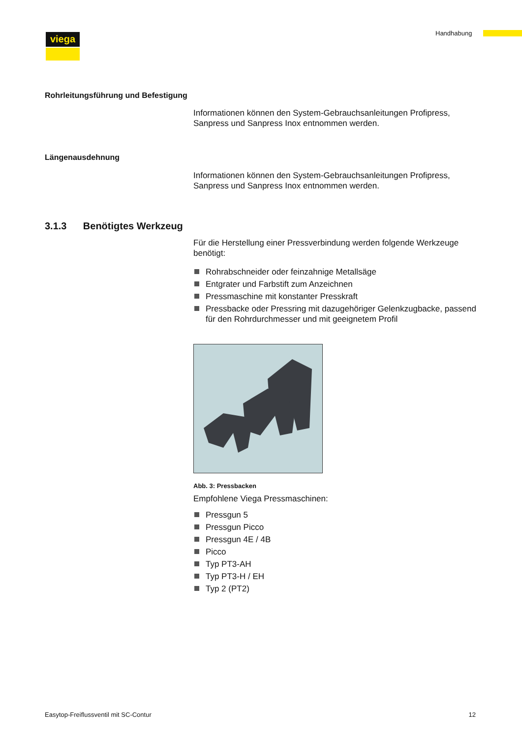viega Handhabung
Rohrleitungsführung und Befestigung
Informationen können den System-Gebrauchsanleitungen Profipress, Sanpress und Sanpress Inox entnommen werden.
Längenausdehnung
Informationen können den System-Gebrauchsanleitungen Profipress, Sanpress und Sanpress Inox entnommen werden.
3.1.3 Benötigtes Werkzeug
Für die Herstellung einer Pressverbindung werden folgende Werkzeuge benötigt:
Rohrabschneider oder feinzahnige Metallsäge
Entgrater und Farbstift zum Anzeichnen
Pressmaschine mit konstanter Presskraft
Pressbacke oder Pressring mit dazugehöriger Gelenkzugbacke, passend für den Rohrdurchmesser und mit geeignetem Profil
Abb. 3: Pressbacken
Empfohlene Viega Pressmaschinen:
Pressgun 5
Pressgun Picco
Pressgun 4E / 4B
Picco
Typ PT3-AH
Typ PT3-H / EH
Typ 2 (PT2)
Easytop-Freiflussventil mit SC-Contur 12